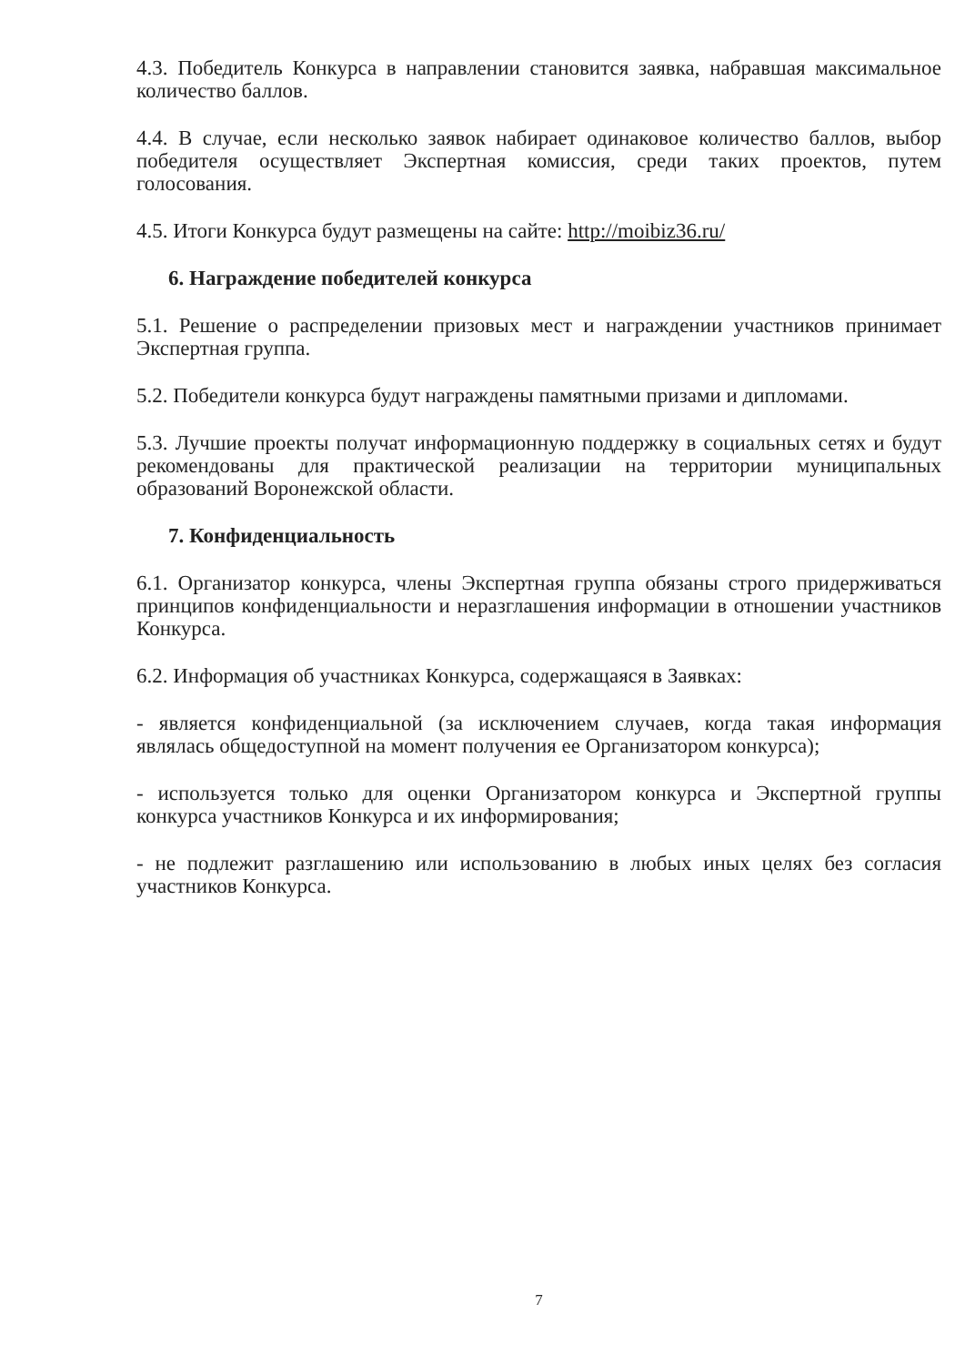4.3. Победитель Конкурса в направлении становится заявка, набравшая максимальное количество баллов.
4.4. В случае, если несколько заявок набирает одинаковое количество баллов, выбор победителя осуществляет Экспертная комиссия, среди таких проектов, путем голосования.
4.5. Итоги Конкурса будут размещены на сайте: http://moibiz36.ru/
6. Награждение победителей конкурса
5.1. Решение о распределении призовых мест и награждении участников принимает Экспертная группа.
5.2. Победители конкурса будут награждены памятными призами и дипломами.
5.3. Лучшие проекты получат информационную поддержку в социальных сетях и будут рекомендованы для практической реализации на территории муниципальных образований Воронежской области.
7. Конфиденциальность
6.1. Организатор конкурса, члены Экспертная группа обязаны строго придерживаться принципов конфиденциальности и неразглашения информации в отношении участников Конкурса.
6.2. Информация об участниках Конкурса, содержащаяся в Заявках:
- является конфиденциальной (за исключением случаев, когда такая информация являлась общедоступной на момент получения ее Организатором конкурса);
- используется только для оценки Организатором конкурса и Экспертной группы конкурса участников Конкурса и их информирования;
- не подлежит разглашению или использованию в любых иных целях без согласия участников Конкурса.
7